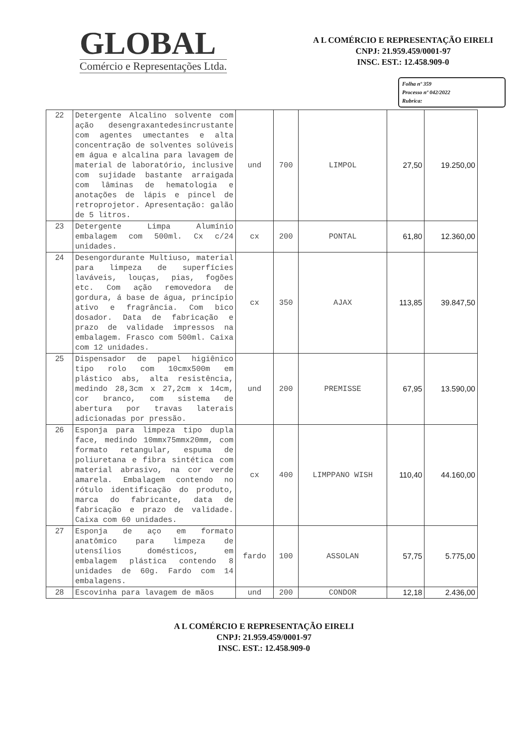GLOBAL
Comércio e Representações Ltda.
A L COMÉRCIO E REPRESENTAÇÃO EIRELI
CNPJ: 21.959.459/0001-97
INSC. EST.: 12.458.909-0
Folha nº 359
Processo nº 042/2022
Rubrica:
| 22 | Detergente Alcalino solvente com ação desengraxantedesincrustante com agentes umectantes e alta concentração de solventes solúveis em água e alcalina para lavagem de material de laboratório, inclusive com sujidade bastante arraigada com lâminas de hematologia e anotações de lápis e pincel de retroprojetor. Apresentação: galão de 5 litros. | und | 700 | LIMPOL | 27,50 | 19.250,00 |
| 23 | Detergente Limpa Alumínio embalagem com 500ml. Cx c/24 unidades. | cx | 200 | PONTAL | 61,80 | 12.360,00 |
| 24 | Desengordurante Multiuso, material para limpeza de superfícies laváveis, louças, pias, fogões etc. Com ação removedora de gordura, á base de água, princípio ativo e fragrância. Com bico dosador. Data de fabricação e prazo de validade impressos na embalagem. Frasco com 500ml. Caixa com 12 unidades. | cx | 350 | AJAX | 113,85 | 39.847,50 |
| 25 | Dispensador de papel higiênico tipo rolo com 10cmx500m em plástico abs, alta resistência, medindo 28,3cm x 27,2cm x 14cm, cor branco, com sistema de abertura por travas laterais adicionadas por pressão. | und | 200 | PREMISSE | 67,95 | 13.590,00 |
| 26 | Esponja para limpeza tipo dupla face, medindo 10mmx75mmx20mm, com formato retangular, espuma de poliuretana e fibra sintética com material abrasivo, na cor verde amarela. Embalagem contendo no rótulo identificação do produto, marca do fabricante, data de fabricação e prazo de validade. Caixa com 60 unidades. | cx | 400 | LIMPPANO WISH | 110,40 | 44.160,00 |
| 27 | Esponja de aço em formato anatômico para limpeza de utensílios domésticos, em embalagem plástica contendo 8 unidades de 60g. Fardo com 14 embalagens. | fardo | 100 | ASSOLAN | 57,75 | 5.775,00 |
| 28 | Escovinha para lavagem de mãos | und | 200 | CONDOR | 12,18 | 2.436,00 |
A L COMÉRCIO E REPRESENTAÇÃO EIRELI
CNPJ: 21.959.459/0001-97
INSC. EST.: 12.458.909-0